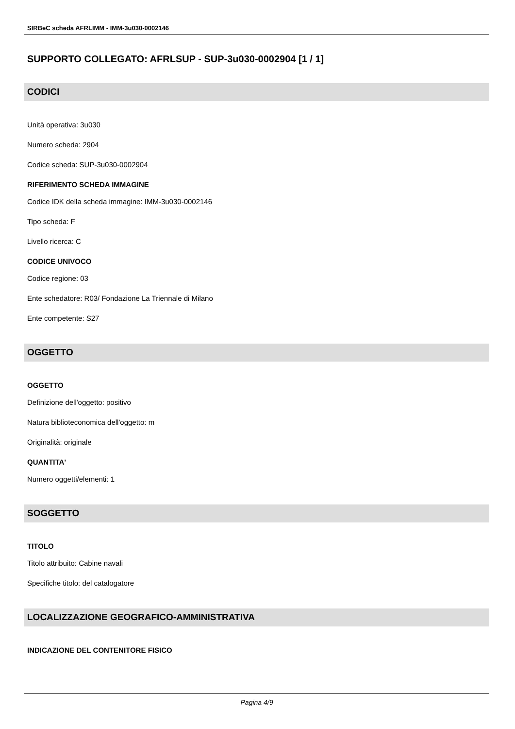SIRBeC scheda AFRLIMM - IMM-3u030-0002146
SUPPORTO COLLEGATO: AFRLSUP - SUP-3u030-0002904 [1 / 1]
CODICI
Unità operativa: 3u030
Numero scheda: 2904
Codice scheda: SUP-3u030-0002904
RIFERIMENTO SCHEDA IMMAGINE
Codice IDK della scheda immagine: IMM-3u030-0002146
Tipo scheda: F
Livello ricerca: C
CODICE UNIVOCO
Codice regione: 03
Ente schedatore: R03/ Fondazione La Triennale di Milano
Ente competente: S27
OGGETTO
OGGETTO
Definizione dell'oggetto: positivo
Natura biblioteconomica dell'oggetto: m
Originalità: originale
QUANTITA'
Numero oggetti/elementi: 1
SOGGETTO
TITOLO
Titolo attribuito: Cabine navali
Specifiche titolo: del catalogatore
LOCALIZZAZIONE GEOGRAFICO-AMMINISTRATIVA
INDICAZIONE DEL CONTENITORE FISICO
Pagina 4/9